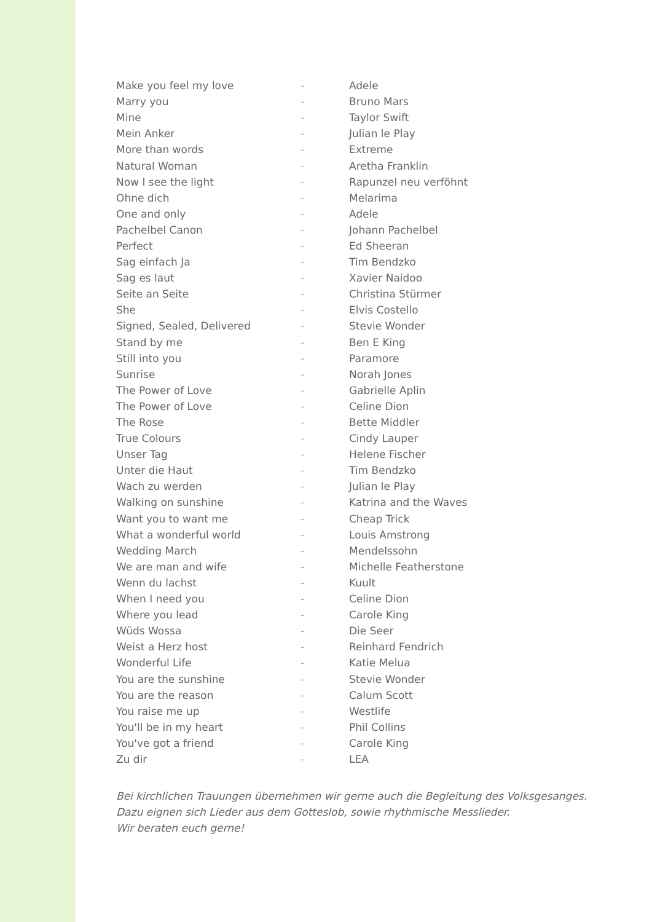| Make you feel my love | - | Adele |
| Marry you | - | Bruno Mars |
| Mine | - | Taylor Swift |
| Mein Anker | - | Julian le Play |
| More than words | - | Extreme |
| Natural Woman | - | Aretha Franklin |
| Now I see the light | - | Rapunzel neu verföhnt |
| Ohne dich | - | Melarima |
| One and only | - | Adele |
| Pachelbel Canon | - | Johann Pachelbel |
| Perfect | - | Ed Sheeran |
| Sag einfach Ja | - | Tim Bendzko |
| Sag es laut | - | Xavier Naidoo |
| Seite an Seite | - | Christina Stürmer |
| She | - | Elvis Costello |
| Signed, Sealed, Delivered | - | Stevie Wonder |
| Stand by me | - | Ben E King |
| Still into you | - | Paramore |
| Sunrise | - | Norah Jones |
| The Power of Love | - | Gabrielle Aplin |
| The Power of Love | - | Celine Dion |
| The Rose | - | Bette Middler |
| True Colours | - | Cindy Lauper |
| Unser Tag | - | Helene Fischer |
| Unter die Haut | - | Tim Bendzko |
| Wach zu werden | - | Julian le Play |
| Walking on sunshine | - | Katrina and the Waves |
| Want you to want me | - | Cheap Trick |
| What a wonderful world | - | Louis Amstrong |
| Wedding March | - | Mendelssohn |
| We are man and wife | - | Michelle Featherstone |
| Wenn du lachst | - | Kuult |
| When I need you | - | Celine Dion |
| Where you lead | - | Carole King |
| Wüds Wossa | - | Die Seer |
| Weist a Herz host | - | Reinhard Fendrich |
| Wonderful Life | - | Katie Melua |
| You are the sunshine | - | Stevie Wonder |
| You are the reason | - | Calum Scott |
| You raise me up | - | Westlife |
| You'll be in my heart | - | Phil Collins |
| You've got a friend | - | Carole King |
| Zu dir | - | LEA |
Bei kirchlichen Trauungen übernehmen wir gerne auch die Begleitung des Volksgesanges.
Dazu eignen sich Lieder aus dem Gotteslob, sowie rhythmische Messlieder.
Wir beraten euch gerne!